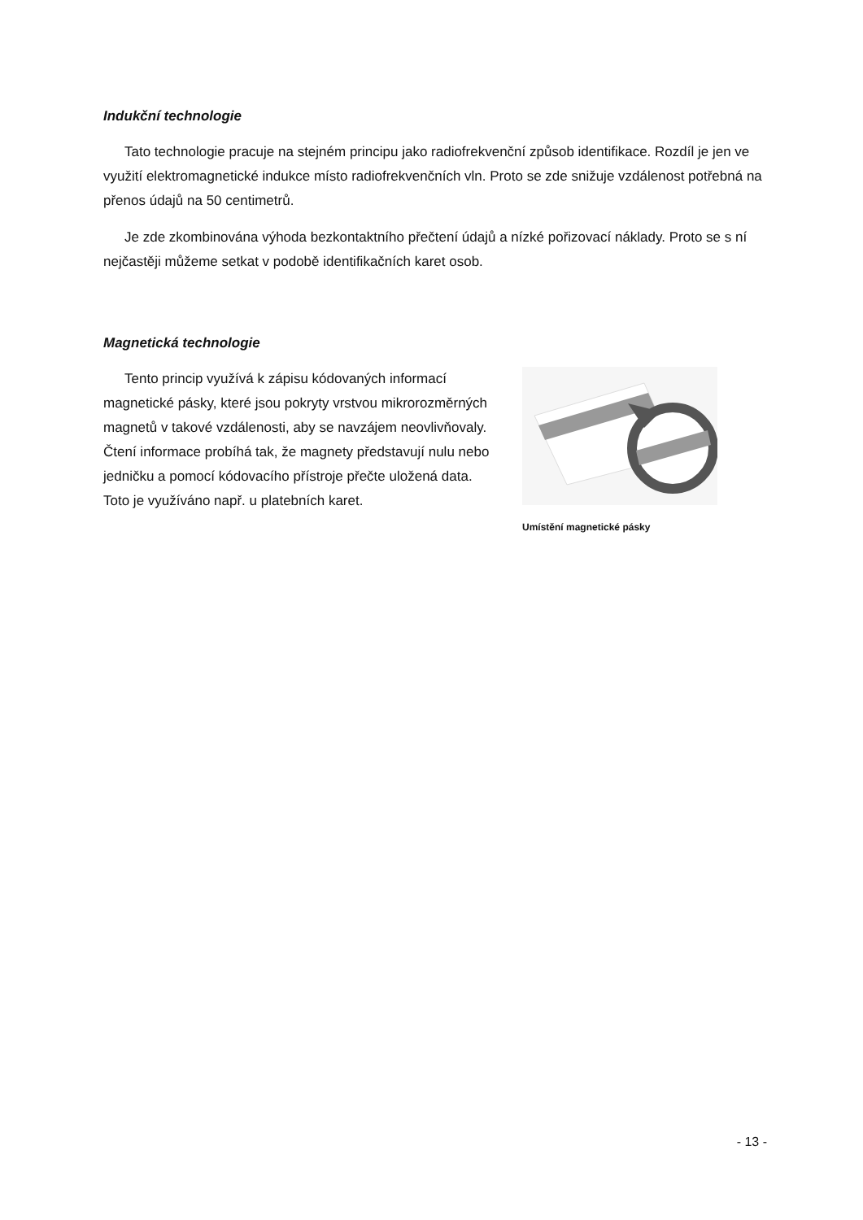Indukční technologie
Tato technologie pracuje na stejném principu jako radiofrekvenční způsob identifikace. Rozdíl je jen ve využití elektromagnetické indukce místo radiofrekvenčních vln. Proto se zde snižuje vzdálenost potřebná na přenos údajů na 50 centimetrů.
Je zde zkombinována výhoda bezkontaktního přečtení údajů a nízké pořizovací náklady. Proto se s ní nejčastěji můžeme setkat v podobě identifikačních karet osob.
Magnetická technologie
Tento princip využívá k zápisu kódovaných informací magnetické pásky, které jsou pokryty vrstvou mikrorozměrných magnetů v takové vzdálenosti, aby se navzájem neovlivňovaly. Čtení informace probíhá tak, že magnety představují nulu nebo jedničku a pomocí kódovacího přístroje přečte uložená data. Toto je využíváno např. u platebních karet.
Umístění magnetické pásky
- 13 -